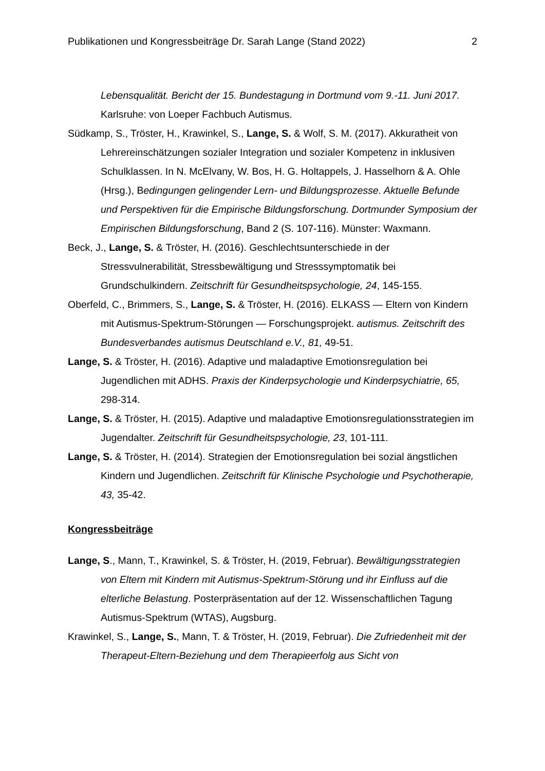Publikationen und Kongressbeiträge Dr. Sarah Lange (Stand 2022) 2
Lebensqualität. Bericht der 15. Bundestagung in Dortmund vom 9.-11. Juni 2017. Karlsruhe: von Loeper Fachbuch Autismus.
Südkamp, S., Tröster, H., Krawinkel, S., Lange, S. & Wolf, S. M. (2017). Akkuratheit von Lehrereinschätzungen sozialer Integration und sozialer Kompetenz in inklusiven Schulklassen. In N. McElvany, W. Bos, H. G. Holtappels, J. Hasselhorn & A. Ohle (Hrsg.), Bedingungen gelingender Lern- und Bildungsprozesse. Aktuelle Befunde und Perspektiven für die Empirische Bildungsforschung. Dortmunder Symposium der Empirischen Bildungsforschung, Band 2 (S. 107-116). Münster: Waxmann.
Beck, J., Lange, S. & Tröster, H. (2016). Geschlechtsunterschiede in der Stressvulnerabilität, Stressbewältigung und Stresssymptomatik bei Grundschulkindern. Zeitschrift für Gesundheitspsychologie, 24, 145-155.
Oberfeld, C., Brimmers, S., Lange, S. & Tröster, H. (2016). ELKASS — Eltern von Kindern mit Autismus-Spektrum-Störungen — Forschungsprojekt. autismus. Zeitschrift des Bundesverbandes autismus Deutschland e.V., 81, 49-51.
Lange, S. & Tröster, H. (2016). Adaptive und maladaptive Emotionsregulation bei Jugendlichen mit ADHS. Praxis der Kinderpsychologie und Kinderpsychiatrie, 65, 298-314.
Lange, S. & Tröster, H. (2015). Adaptive und maladaptive Emotionsregulationsstrategien im Jugendalter. Zeitschrift für Gesundheitspsychologie, 23, 101-111.
Lange, S. & Tröster, H. (2014). Strategien der Emotionsregulation bei sozial ängstlichen Kindern und Jugendlichen. Zeitschrift für Klinische Psychologie und Psychotherapie, 43, 35-42.
Kongressbeiträge
Lange, S., Mann, T., Krawinkel, S. & Tröster, H. (2019, Februar). Bewältigungsstrategien von Eltern mit Kindern mit Autismus-Spektrum-Störung und ihr Einfluss auf die elterliche Belastung. Posterpräsentation auf der 12. Wissenschaftlichen Tagung Autismus-Spektrum (WTAS), Augsburg.
Krawinkel, S., Lange, S., Mann, T. & Tröster, H. (2019, Februar). Die Zufriedenheit mit der Therapeut-Eltern-Beziehung und dem Therapieerfolg aus Sicht von